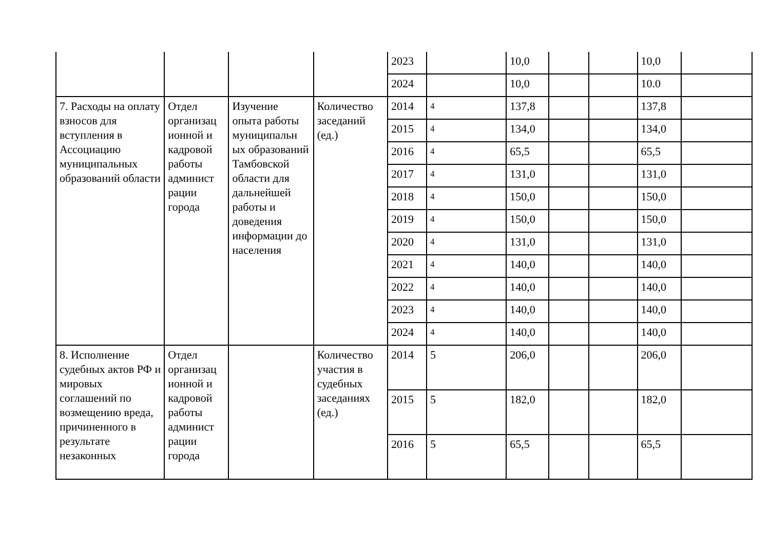| | | | | 2023 | | 10,0 | | | 10,0 | |
| | | | | 2024 | | 10,0 | | | 10.0 | |
| 7. Расходы на оплату взносов для вступления в Ассоциацию муниципальных образований области | Отдел организац ионной и кадровой работы админист рации города | Изучение опыта работы муниципальн ых образований Тамбовской области для дальнейшей работы и доведения информации до населения | Количество заседаний (ед.) | 2014 | 4 | 137,8 | | | 137,8 | |
| | | | | 2015 | 4 | 134,0 | | | 134,0 | |
| | | | | 2016 | 4 | 65,5 | | | 65,5 | |
| | | | | 2017 | 4 | 131,0 | | | 131,0 | |
| | | | | 2018 | 4 | 150,0 | | | 150,0 | |
| | | | | 2019 | 4 | 150,0 | | | 150,0 | |
| | | | | 2020 | 4 | 131,0 | | | 131,0 | |
| | | | | 2021 | 4 | 140,0 | | | 140,0 | |
| | | | | 2022 | 4 | 140,0 | | | 140,0 | |
| | | | | 2023 | 4 | 140,0 | | | 140,0 | |
| | | | | 2024 | 4 | 140,0 | | | 140,0 | |
| 8. Исполнение судебных актов РФ и мировых соглашений по возмещению вреда, причиненного в результате незаконных | Отдел организац ионной и кадровой работы админист рации города | | Количество участия в судебных заседаниях (ед.) | 2014 | 5 | 206,0 | | | 206,0 | |
| | | | | 2015 | 5 | 182,0 | | | 182,0 | |
| | | | | 2016 | 5 | 65,5 | | | 65,5 | |